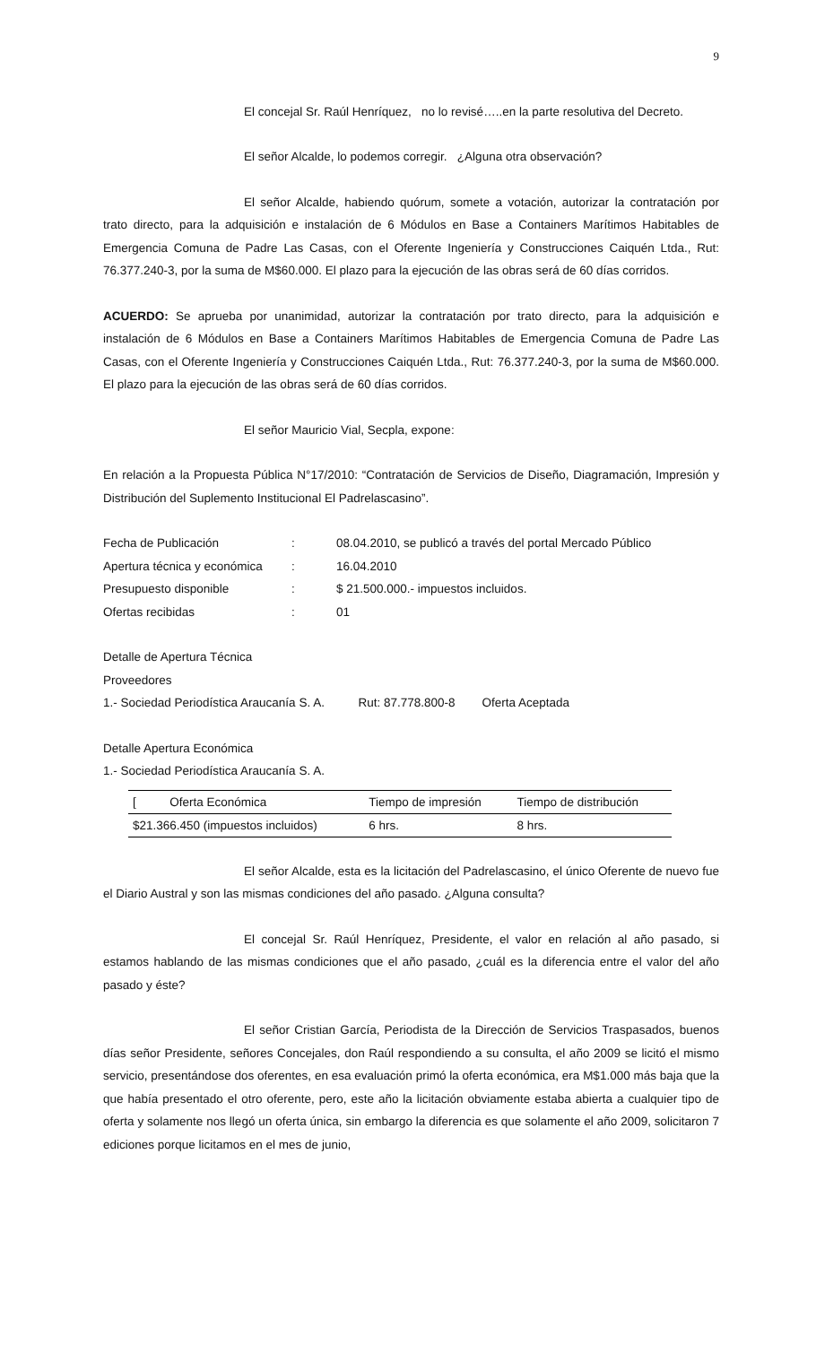9
El concejal Sr. Raúl Henríquez, no lo revisé…..en la parte resolutiva del Decreto.
El señor Alcalde, lo podemos corregir. ¿Alguna otra observación?
El señor Alcalde, habiendo quórum, somete a votación, autorizar la contratación por trato directo, para la adquisición e instalación de 6 Módulos en Base a Containers Marítimos Habitables de Emergencia Comuna de Padre Las Casas, con el Oferente Ingeniería y Construcciones Caiquén Ltda., Rut: 76.377.240-3, por la suma de M$60.000. El plazo para la ejecución de las obras será de 60 días corridos.
ACUERDO: Se aprueba por unanimidad, autorizar la contratación por trato directo, para la adquisición e instalación de 6 Módulos en Base a Containers Marítimos Habitables de Emergencia Comuna de Padre Las Casas, con el Oferente Ingeniería y Construcciones Caiquén Ltda., Rut: 76.377.240-3, por la suma de M$60.000. El plazo para la ejecución de las obras será de 60 días corridos.
El señor Mauricio Vial, Secpla, expone:
En relación a la Propuesta Pública N°17/2010: “Contratación de Servicios de Diseño, Diagramación, Impresión y Distribución del Suplemento Institucional El Padrelascasino”.
| Fecha de Publicación | : | 08.04.2010, se publicó a través del portal Mercado Público |
| Apertura técnica y económica | : | 16.04.2010 |
| Presupuesto disponible | : | $ 21.500.000.- impuestos incluidos. |
| Ofertas recibidas | : | 01 |
Detalle de Apertura Técnica
Proveedores
1.- Sociedad Periodística Araucanía S. A. Rut: 87.778.800-8 Oferta Aceptada
Detalle Apertura Económica
1.- Sociedad Periodística Araucanía S. A.
| [ Oferta Económica | Tiempo de impresión | Tiempo de distribución |
| --- | --- | --- |
| $21.366.450 (impuestos incluidos) | 6 hrs. | 8 hrs. |
El señor Alcalde, esta es la licitación del Padrelascasino, el único Oferente de nuevo fue el Diario Austral y son las mismas condiciones del año pasado. ¿Alguna consulta?
El concejal Sr. Raúl Henríquez, Presidente, el valor en relación al año pasado, si estamos hablando de las mismas condiciones que el año pasado, ¿cuál es la diferencia entre el valor del año pasado y éste?
El señor Cristian García, Periodista de la Dirección de Servicios Traspasados, buenos días señor Presidente, señores Concejales, don Raúl respondiendo a su consulta, el año 2009 se licitó el mismo servicio, presentándose dos oferentes, en esa evaluación primó la oferta económica, era M$1.000 más baja que la que había presentado el otro oferente, pero, este año la licitación obviamente estaba abierta a cualquier tipo de oferta y solamente nos llegó un oferta única, sin embargo la diferencia es que solamente el año 2009, solicitaron 7 ediciones porque licitamos en el mes de junio,